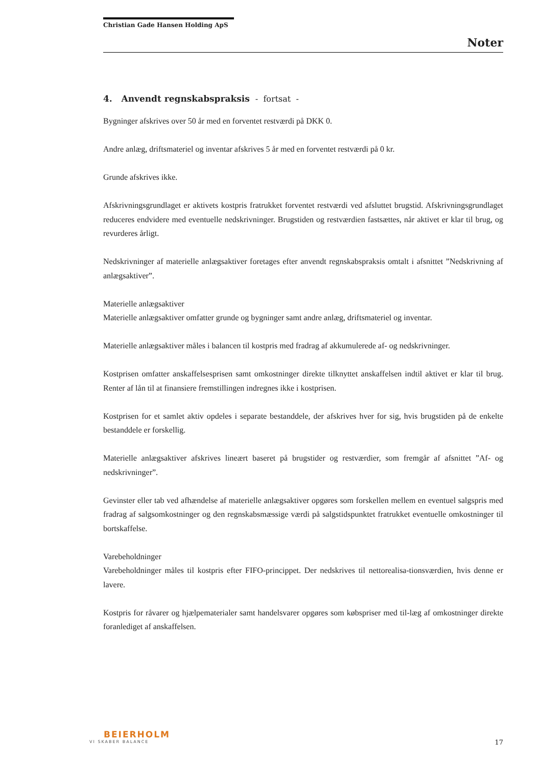Christian Gade Hansen Holding ApS
Noter
4. Anvendt regnskabspraksis - fortsat -
Bygninger afskrives over 50 år med en forventet restværdi på DKK 0.
Andre anlæg, driftsmateriel og inventar afskrives 5 år med en forventet restværdi på 0 kr.
Grunde afskrives ikke.
Afskrivningsgrundlaget er aktivets kostpris fratrukket forventet restværdi ved afsluttet brugstid. Afskrivningsgrundlaget reduceres endvidere med eventuelle nedskrivninger. Brugstiden og restværdien fastsættes, når aktivet er klar til brug, og revurderes årligt.
Nedskrivninger af materielle anlægsaktiver foretages efter anvendt regnskabspraksis omtalt i afsnittet ”Nedskrivning af anlægsaktiver”.
Materielle anlægsaktiver
Materielle anlægsaktiver omfatter grunde og bygninger samt andre anlæg, driftsmateriel og inventar.
Materielle anlægsaktiver måles i balancen til kostpris med fradrag af akkumulerede af- og nedskrivninger.
Kostprisen omfatter anskaffelsesprisen samt omkostninger direkte tilknyttet anskaffelsen indtil aktivet er klar til brug. Renter af lån til at finansiere fremstillingen indregnes ikke i kostprisen.
Kostprisen for et samlet aktiv opdeles i separate bestanddele, der afskrives hver for sig, hvis brugstiden på de enkelte bestanddele er forskellig.
Materielle anlægsaktiver afskrives lineært baseret på brugstider og restværdier, som fremgår af afsnittet ”Af- og nedskrivninger”.
Gevinster eller tab ved afhændelse af materielle anlægsaktiver opgøres som forskellen mellem en eventuel salgspris med fradrag af salgsomkostninger og den regnskabsmæssige værdi på salgstidspunktet fratrukket eventuelle omkostninger til bortskaffelse.
Varebeholdninger
Varebeholdninger måles til kostpris efter FIFO-princippet. Der nedskrives til nettorealisa-tionsværdien, hvis denne er lavere.
Kostpris for råvarer og hjælpematerialer samt handelsvarer opgøres som købspriser med til-læg af omkostninger direkte foranlediget af anskaffelsen.
BEIERHOLM
VI SKABER BALANCE
17